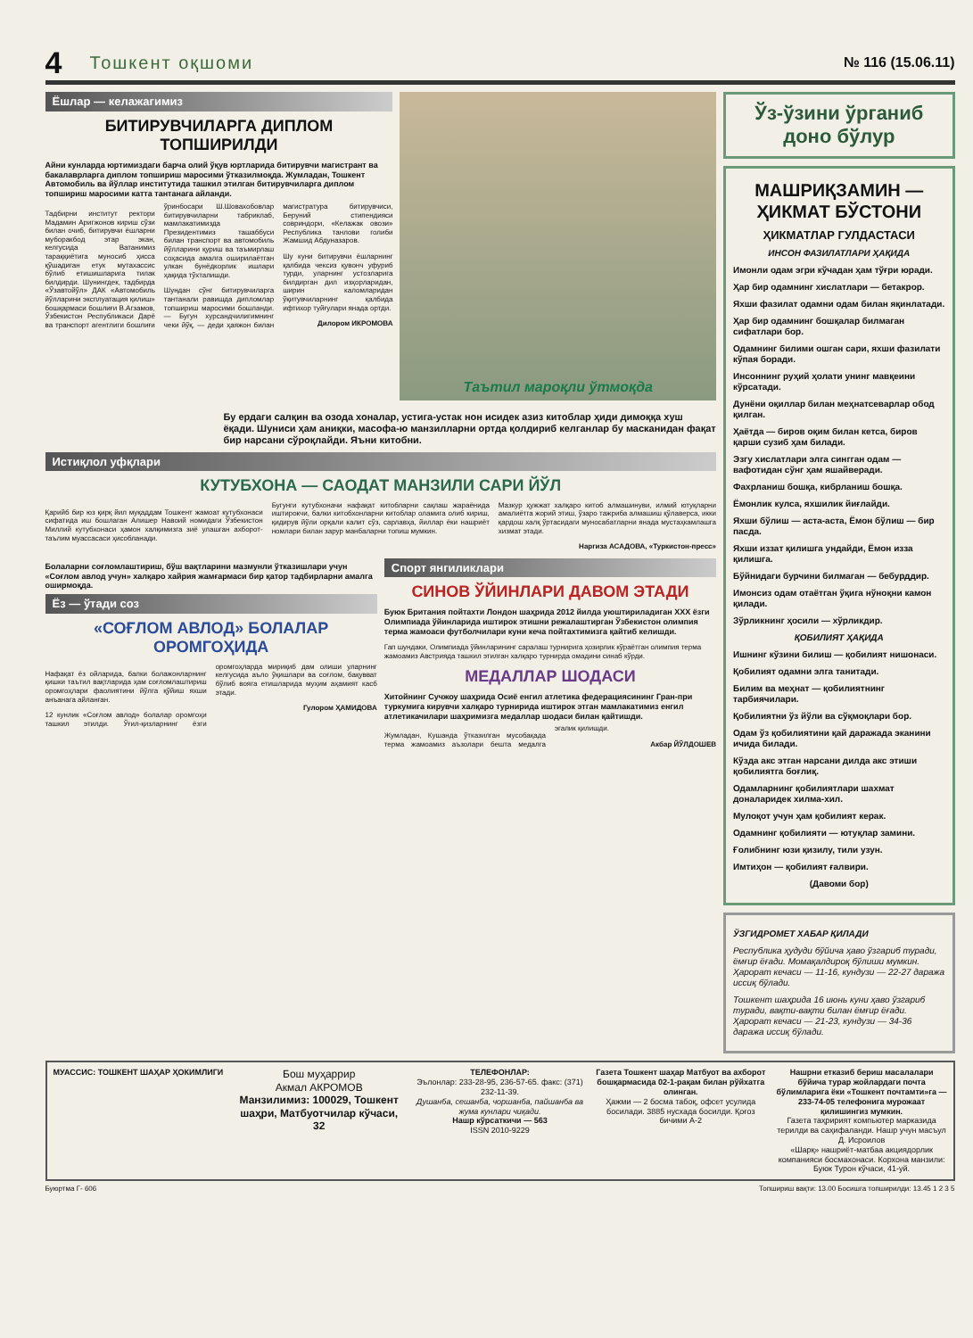4
Тошкент оқшоми
№ 116 (15.06.11)
Ёшлар — келажагимиз
БИТИРУВЧИЛАРГА ДИПЛОМ ТОПШИРИЛДИ
Айни кунларда юртимиздаги барча олий ўқув юртларида битирувчи магистрант ва бакалаврларга диплом топшириш маросими ўтказилмоқда. Жумладан, Тошкент Автомобиль ва йўллар институтида ташкил этилган битирувчиларга диплом топшириш маросими катта тантанага айланди.
Тадбирни институт ректори Мадамин Аригжонов кириш сўзи билан очиб, битирувчи ёшларни муборакбод этар экан, келгусида Ватанимиз тараққиётига муносиб ҳисса қўшадиган етук мутахассис бўлиб етишишларига тилак билдирди. Шунингдек, тадбирда «Ўзавтойўл» ДАК «Автомобиль йўлларини эксплуатация қилиш» бошқармаси бошлиғи В.Агзамов, Ўзбекистон Республикаси Дарё ва транспорт агентлиги бошлиғи ўринбосари Ш.Шовахобовлар битирувчиларни табриклаб, мамлакатимизда Президентимиз ташаббуси билан транспорт ва автомобиль йўлларини қуриш ва таъмирлаш соҳасида амалга оширилаётган улкан бунёдкорлик ишлари ҳақида тўхталишди.
Шундан сўнг битирувчиларга тантанали равишда дипломлар топшириш маросими бошланди. — Бугун хурсандчилигимнинг чеки йўқ, — деди ҳаяжон билан магистратура битирувчиси, Беруний стипендияси совриндори, «Келажак овози» Республика танлови голиби Жамшид Абдуназаров.
Шу куни битирувчи ёшларнинг қалбида чексиз қувонч уфуриб турди, уларнинг устозларига билдирган дил изҳорларидан, ширин каломларидан ўқитувчиларнинг қалбида ифтихор туйғулари янада ортди.
Дилором ИКРОМОВА
Таътил мароқли ўтмоқда
Бу ердаги салқин ва озода хоналар, устига-устак нон исидек азиз китоблар ҳиди димоққа хуш ёқади. Шуниси ҳам аниқки, масофа-ю манзилларни ортда қолдириб келганлар бу масканидан фақат бир нарсани сўроқлайди. Яъни китобни.
Истиқлол уфқлари
КУТУБХОНА — САОДАТ МАНЗИЛИ САРИ ЙЎЛ
Қарийб бир юз қирқ йил муқаддам Тошкент жамоат кутубхонаси сифатида иш бошлаган Алишер Навоий номидаги Ўзбекистон Миллий кутубхонаси ҳамон халқимизга зиё улашган ахборот-таълим муассасаси ҳисобланади.
Бугунги кутубхоначи нафақат китобларни сақлаш жараёнида иштирокчи, балки китобхонларни китоблар оламига олиб кириш, қидирув йўли орқали калит сўз, сарлавҳа, йиллар ёки нашриёт номлари билан зарур манбаларни топиш мумкин.
Мазкур ҳужжат халқаро китоб алмашинуви, илмий ютуқларни амалиётга жорий этиш, ўзаро тажриба алмашиш қўлаверса, икки қардош халқ ўртасидаги муносабатларни янада мустаҳкамлашга хизмат этади.
Наргиза АСАДОВА, «Туркистон-пресс»
Болаларни соғломлаштириш, бўш вақтларини мазмунли ўтказишлари учун «Соғлом авлод учун» халқаро хайрия жамғармаси бир қатор тадбирларни амалга оширмоқда.
Ёз — ўтади соз
«СОҒЛОМ АВЛОД» БОЛАЛАР ОРОМГОҲИДА
Нафақат ёз ойларида, балки болажонларнинг қишки таътил вақтларида ҳам соғломлаштириш оромгоҳлари фаолиятини йўлга қўйиш яхши анъанага айланган.
12 кунлик «Соғлом авлод» болалар оромгоҳи ташкил этилди. Ўғил-қизларнинг ёзги оромгоҳларда мириқиб дам олиши уларнинг келгусида аъло ўқишлари ва соғлом, бақувват бўлиб вояга етишларида муҳим аҳамият касб этади.
Гулором ҲАМИДОВА
Спорт янгиликлари
СИНОВ ЎЙИНЛАРИ ДАВОМ ЭТАДИ
Буюк Британия пойтахти Лондон шаҳрида 2012 йилда уюштириладиган XXX ёзги Олимпиада ўйинларида иштирок этишни режалаштирган Ўзбекистон олимпия терма жамоаси футболчилари куни кеча пойтахтимизга қайтиб келишди.
Гап шундаки, Олимпиада ўйинларининг саралаш турнирига ҳозирлик кўраётган олимпия терма жамоамиз Австрияда ташкил этилган халқаро турнирда омадини синаб кўрди.
МЕДАЛЛАР ШОДАСИ
Хитойнинг Сучжоу шаҳрида Осиё енгил атлетика федерациясининг Гран-при туркумига кирувчи халқаро турнирида иштирок этган мамлакатимиз енгил атлетикачилари шаҳримизга медаллар шодаси билан қайтишди.
Жумладан, Кушанда ўтказилган мусобақада терма жамоамиз аъзолари бешта медалга эгалик қилишди.
Акбар ЙЎЛДОШЕВ
Ўз-ўзини ўрганиб доно бўлур
МАШРИҚЗАМИН — ҲИКМАТ БЎСТОНИ
ҲИКМАТЛАР ГУЛДАСТАСИ
ИНСОН ФАЗИЛАТЛАРИ ҲАҚИДА
Имонли одам эгри кўчадан ҳам тўғри юради.
Ҳар бир одамнинг хислатлари — бетакрор.
Яхши фазилат одамни одам билан яқинлатади.
Ҳар бир одамнинг бошқалар билмаган сифатлари бор.
Одамнинг билими ошган сари, яхши фазилати кўпая боради.
Инсоннинг руҳий ҳолати унинг мавқеини кўрсатади.
Дунёни оқиллар билан меҳнатсеварлар обод қилган.
Ҳаётда — биров оқим билан кетса, биров қарши сузиб ҳам билади.
Эзгу хислатлари элга сингган одам — вафотидан сўнг ҳам яшайверади.
Фахрланиш бошқа, кибрланиш бошқа.
Ёмонлик кулса, яхшилик йиғлайди.
Яхши бўлиш — аста-аста, Ёмон бўлиш — бир пасда.
Яхши иззат қилишга ундайди, Ёмон изза қилишга.
Бўйнидаги бурчини билмаган — бебурддир.
Имонсиз одам отаётган ўқига нўноқни камон қилади.
Зўрликнинг ҳосили — хўрликдир.
ҚОБИЛИЯТ ҲАҚИДА
Ишнинг кўзини билиш — қобилият нишонаси.
Қобилият одамни элга танитади.
Билим ва меҳнат — қобилиятнинг тарбиячилари.
Қобилиятни ўз йўли ва сўқмоқлари бор.
Одам ўз қобилиятини қай даражада эканини ичида билади.
Кўзда акс этган нарсани дилда акс этиши қобилиятга боғлиқ.
Одамларнинг қобилиятлари шахмат доналаридек хилма-хил.
Мулоқот учун ҳам қобилият керак.
Одамнинг қобилияти — ютуқлар замини.
Ғолибнинг юзи қизилу, тили узун.
Имтиҳон — қобилият ғалвири.
(Давоми бор)
ЎЗГИДРОМЕТ ХАБАР ҚИЛАДИ
Республика ҳудуди бўйича ҳаво ўзгариб туради, ёмғир ёғади. Момақалдироқ бўлиши мумкин. Ҳарорат кечаси — 11-16, кундузи — 22-27 даража иссиқ бўлади.
Тошкент шаҳрида 16 июнь куни ҳаво ўзгариб туради, вақти-вақти билан ёмғир ёғади. Ҳарорат кечаси — 21-23, кундузи — 34-36 даража иссиқ бўлади.
МУАССИС: ТОШКЕНТ ШАҲАР ҲОКИМЛИГИ
Бош муҳаррир
Акмал АКРОМОВ
Манзилимиз: 100029, Тошкент шаҳри, Матбуотчилар кўчаси, 32
ТЕЛЕФОНЛАР:
Эълонлар: 233-28-95, 236-57-65. факс: (371) 232-11-39.
Душанба, сешанба, чоршанба, пайшанба ва жума кунлари чиқади.
Нашр кўрсаткичи — 563
ISSN 2010-9229
Газета Тошкент шаҳар Матбуот ва ахборот бошқармасида 02-1-рақам билан рўйхатга олинган.
Ҳажми — 2 босма табоқ, офсет усулида босилади. 3885 нусхада босилди. Қоғоз бичими А-2
Нашрни етказиб бериш масалалари бўйича турар жойлардаги почта бўлимларига ёки «Тошкент почтамти»га — 233-74-05 телефонига мурожаат қилишингиз мумкин.
Газета таҳририят компьютер марказида терилди ва саҳифаланди. Нашр учун масъул Д. Исроилов
«Шарқ» нашриёт-матбаа акциядорлик компанияси босмахонаси. Корхона манзили: Буюк Турон кўчаси, 41-уй.
Буюртма Г- 606 Топшириш вақти: 13.00 Босишга топширилди: 13.45 1 2 3 5